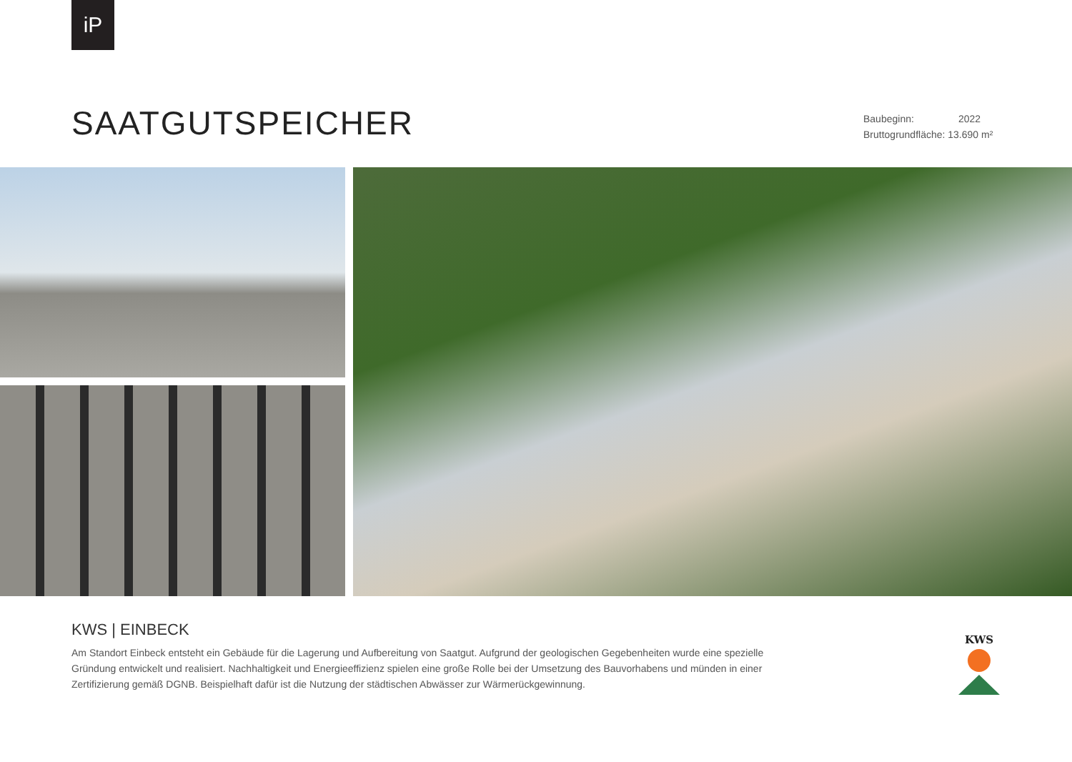iP
SAATGUTSPEICHER
Baubeginn: 2022
Bruttogrundfläche: 13.690 m²
KWS | EINBECK
Am Standort Einbeck entsteht ein Gebäude für die Lagerung und Aufbereitung von Saatgut. Aufgrund der geologischen Gegebenheiten wurde eine spezielle Gründung entwickelt und realisiert. Nachhaltigkeit und Energieeffizienz spielen eine große Rolle bei der Umsetzung des Bauvorhabens und münden in einer Zertifizierung gemäß DGNB. Beispielhaft dafür ist die Nutzung der städtischen Abwässer zur Wärmerückgewinnung.
KWS